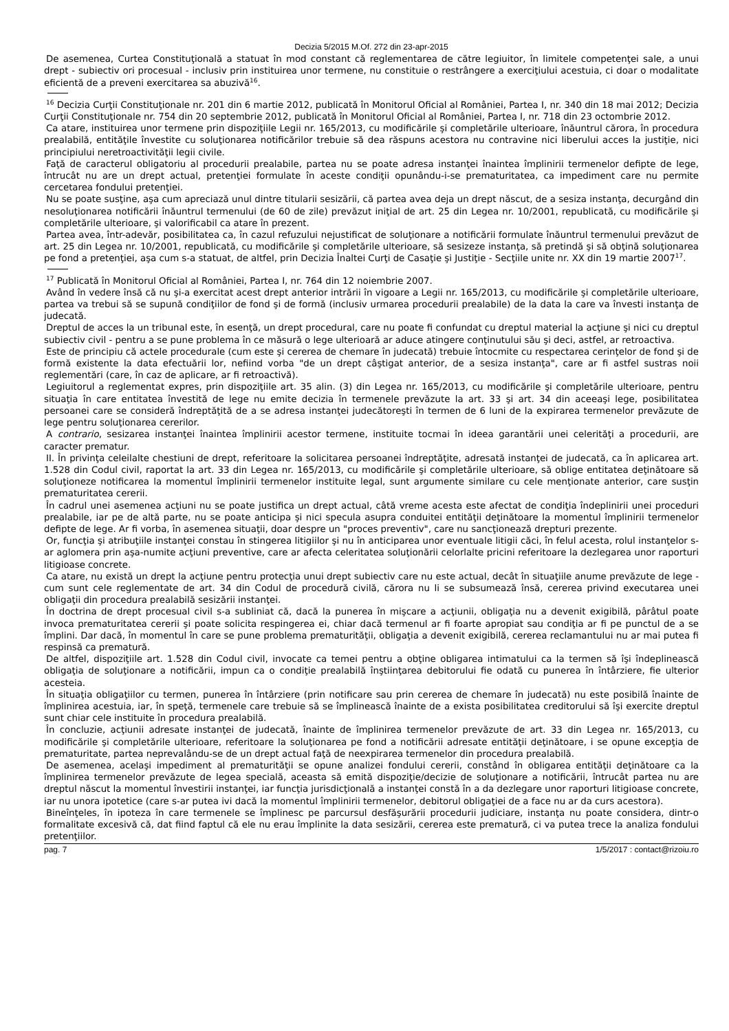Decizia 5/2015 M.Of. 272 din 23-apr-2015
De asemenea, Curtea Constituţională a statuat în mod constant că reglementarea de către legiuitor, în limitele competenţei sale, a unui drept - subiectiv ori procesual - inclusiv prin instituirea unor termene, nu constituie o restrângere a exerciţiului acestuia, ci doar o modalitate eficientă de a preveni exercitarea sa abuzivă<sup>16</sup>.
<sup>16</sup> Decizia Curţii Constituţionale nr. 201 din 6 martie 2012, publicată în Monitorul Oficial al României, Partea I, nr. 340 din 18 mai 2012; Decizia Curţii Constituţionale nr. 754 din 20 septembrie 2012, publicată în Monitorul Oficial al României, Partea I, nr. 718 din 23 octombrie 2012.
Ca atare, instituirea unor termene prin dispoziţiile Legii nr. 165/2013, cu modificările şi completările ulterioare, înăuntrul cărora, în procedura prealabilă, entităţile învestite cu soluţionarea notificărilor trebuie să dea răspuns acestora nu contravine nici liberului acces la justiţie, nici principiului neretroactivităţii legii civile.
Faţă de caracterul obligatoriu al procedurii prealabile, partea nu se poate adresa instanţei înaintea împlinirii termenelor defipte de lege, întrucât nu are un drept actual, pretenţiei formulate în aceste condiţii opunându-i-se prematuritatea, ca impediment care nu permite cercetarea fondului pretenţiei.
Nu se poate susţine, aşa cum apreciază unul dintre titularii sesizării, că partea avea deja un drept născut, de a sesiza instanţa, decurgând din nesoluţionarea notificării înăuntrul termenului (de 60 de zile) prevăzut iniţial de art. 25 din Legea nr. 10/2001, republicată, cu modificările şi completările ulterioare, şi valorificabil ca atare în prezent.
Partea avea, într-adevăr, posibilitatea ca, în cazul refuzului nejustificat de soluţionare a notificării formulate înăuntrul termenului prevăzut de art. 25 din Legea nr. 10/2001, republicată, cu modificările şi completările ulterioare, să sesizeze instanţa, să pretindă şi să obţină soluţionarea pe fond a pretenţiei, aşa cum s-a statuat, de altfel, prin Decizia Înaltei Curţi de Casaţie şi Justiţie - Secţiile unite nr. XX din 19 martie 2007<sup>17</sup>.
<sup>17</sup> Publicată în Monitorul Oficial al României, Partea I, nr. 764 din 12 noiembrie 2007.
Având în vedere însă că nu şi-a exercitat acest drept anterior intrării în vigoare a Legii nr. 165/2013, cu modificările şi completările ulterioare, partea va trebui să se supună condiţiilor de fond şi de formă (inclusiv urmarea procedurii prealabile) de la data la care va învesti instanţa de judecată.
Dreptul de acces la un tribunal este, în esenţă, un drept procedural, care nu poate fi confundat cu dreptul material la acţiune şi nici cu dreptul subiectiv civil - pentru a se pune problema în ce măsură o lege ulterioară ar aduce atingere conţinutului său şi deci, astfel, ar retroactiva.
Este de principiu că actele procedurale (cum este şi cererea de chemare în judecată) trebuie întocmite cu respectarea cerinţelor de fond şi de formă existente la data efectuării lor, nefiind vorba "de un drept câştigat anterior, de a sesiza instanţa", care ar fi astfel sustras noii reglementări (care, în caz de aplicare, ar fi retroactivă).
Legiuitorul a reglementat expres, prin dispoziţiile art. 35 alin. (3) din Legea nr. 165/2013, cu modificările şi completările ulterioare, pentru situaţia în care entitatea învestită de lege nu emite decizia în termenele prevăzute la art. 33 şi art. 34 din aceeaşi lege, posibilitatea persoanei care se consideră îndreptăţită de a se adresa instanţei judecătoreşti în termen de 6 luni de la expirarea termenelor prevăzute de lege pentru soluţionarea cererilor.
A contrario, sesizarea instanţei înaintea împlinirii acestor termene, instituite tocmai în ideea garantării unei celerităţi a procedurii, are caracter prematur.
II. În privinţa celeilalte chestiuni de drept, referitoare la solicitarea persoanei îndreptăţite, adresată instanţei de judecată, ca în aplicarea art. 1.528 din Codul civil, raportat la art. 33 din Legea nr. 165/2013, cu modificările şi completările ulterioare, să oblige entitatea deţinătoare să soluţioneze notificarea la momentul împlinirii termenelor instituite legal, sunt argumente similare cu cele menţionate anterior, care susţin prematuritatea cererii.
În cadrul unei asemenea acţiuni nu se poate justifica un drept actual, câtă vreme acesta este afectat de condiţia îndeplinirii unei proceduri prealabile, iar pe de altă parte, nu se poate anticipa şi nici specula asupra conduitei entităţii deţinătoare la momentul împlinirii termenelor defipte de lege. Ar fi vorba, în asemenea situaţii, doar despre un "proces preventiv", care nu sancţionează drepturi prezente.
Or, funcţia şi atribuţiile instanţei constau în stingerea litigiilor şi nu în anticiparea unor eventuale litigii căci, în felul acesta, rolul instanţelor s-ar aglomera prin aşa-numite acţiuni preventive, care ar afecta celeritatea soluţionării celorlalte pricini referitoare la dezlegarea unor raporturi litigioase concrete.
Ca atare, nu există un drept la acţiune pentru protecţia unui drept subiectiv care nu este actual, decât în situaţiile anume prevăzute de lege - cum sunt cele reglementate de art. 34 din Codul de procedură civilă, cărora nu li se subsumează însă, cererea privind executarea unei obligaţii din procedura prealabilă sesizării instanţei.
În doctrina de drept procesual civil s-a subliniat că, dacă la punerea în mişcare a acţiunii, obligaţia nu a devenit exigibilă, pârâtul poate invoca prematuritatea cererii şi poate solicita respingerea ei, chiar dacă termenul ar fi foarte apropiat sau condiţia ar fi pe punctul de a se împlini. Dar dacă, în momentul în care se pune problema prematurităţii, obligaţia a devenit exigibilă, cererea reclamantului nu ar mai putea fi respinsă ca prematură.
De altfel, dispoziţiile art. 1.528 din Codul civil, invocate ca temei pentru a obţine obligarea intimatului ca la termen să îşi îndeplinească obligaţia de soluţionare a notificării, impun ca o condiţie prealabilă înştiinţarea debitorului fie odată cu punerea în întârziere, fie ulterior acesteia.
În situaţia obligaţiilor cu termen, punerea în întârziere (prin notificare sau prin cererea de chemare în judecată) nu este posibilă înainte de împlinirea acestuia, iar, în speţă, termenele care trebuie să se împlinească înainte de a exista posibilitatea creditorului să îşi exercite dreptul sunt chiar cele instituite în procedura prealabilă.
În concluzie, acţiunii adresate instanţei de judecată, înainte de împlinirea termenelor prevăzute de art. 33 din Legea nr. 165/2013, cu modificările şi completările ulterioare, referitoare la soluţionarea pe fond a notificării adresate entităţii deţinătoare, i se opune excepţia de prematuritate, partea neprevalându-se de un drept actual faţă de neexpirarea termenelor din procedura prealabilă.
De asemenea, acelaşi impediment al prematurităţii se opune analizei fondului cererii, constând în obligarea entităţii deţinătoare ca la împlinirea termenelor prevăzute de legea specială, aceasta să emită dispoziţie/decizie de soluţionare a notificării, întrucât partea nu are dreptul născut la momentul învestirii instanţei, iar funcţia jurisdicţională a instanţei constă în a da dezlegare unor raporturi litigioase concrete, iar nu unora ipotetice (care s-ar putea ivi dacă la momentul împlinirii termenelor, debitorul obligaţiei de a face nu ar da curs acestora).
Bineînţeles, în ipoteza în care termenele se împlinesc pe parcursul desfăşurării procedurii judiciare, instanţa nu poate considera, dintr-o formalitate excesivă că, dat fiind faptul că ele nu erau împlinite la data sesizării, cererea este prematură, ci va putea trece la analiza fondului pretenţiilor.
pag. 7 1/5/2017 : contact@rizoiu.ro